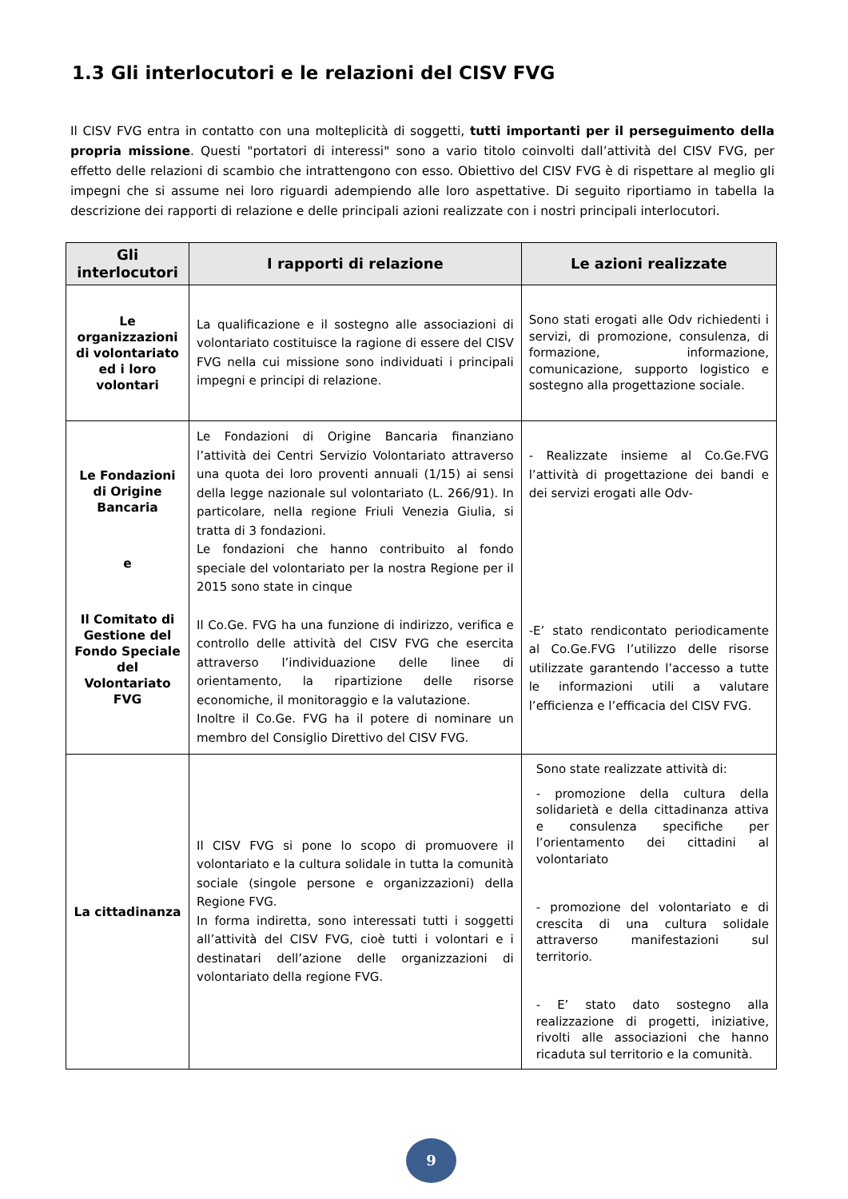1.3 Gli interlocutori e le relazioni del CISV FVG
Il CISV FVG entra in contatto con una molteplicità di soggetti, tutti importanti per il perseguimento della propria missione. Questi "portatori di interessi" sono a vario titolo coinvolti dall’attività del CISV FVG, per effetto delle relazioni di scambio che intrattengono con esso. Obiettivo del CISV FVG è di rispettare al meglio gli impegni che si assume nei loro riguardi adempiendo alle loro aspettative. Di seguito riportiamo in tabella la descrizione dei rapporti di relazione e delle principali azioni realizzate con i nostri principali interlocutori.
| Gli interlocutori | I rapporti di relazione | Le azioni realizzate |
| --- | --- | --- |
| Le organizzazioni di volontariato ed i loro volontari | La qualificazione e il sostegno alle associazioni di volontariato costituisce la ragione di essere del CISV FVG nella cui missione sono individuati i principali impegni e principi di relazione. | Sono stati erogati alle Odv richiedenti i servizi, di promozione, consulenza, di formazione, informazione, comunicazione, supporto logistico e sostegno alla progettazione sociale. |
| Le Fondazioni di Origine Bancaria e Il Comitato di Gestione del Fondo Speciale del Volontariato FVG | Le Fondazioni di Origine Bancaria finanziano l’attività dei Centri Servizio Volontariato attraverso una quota dei loro proventi annuali (1/15) ai sensi della legge nazionale sul volontariato (L. 266/91). In particolare, nella regione Friuli Venezia Giulia, si tratta di 3 fondazioni. Le fondazioni che hanno contribuito al fondo speciale del volontariato per la nostra Regione per il 2015 sono state in cinque Il Co.Ge. FVG ha una funzione di indirizzo, verifica e controllo delle attività del CISV FVG che esercita attraverso l’individuazione delle linee di orientamento, la ripartizione delle risorse economiche, il monitoraggio e la valutazione. Inoltre il Co.Ge. FVG ha il potere di nominare un membro del Consiglio Direttivo del CISV FVG. | - Realizzate insieme al Co.Ge.FVG l’attività di progettazione dei bandi e dei servizi erogati alle Odv- -E’ stato rendicontato periodicamente al Co.Ge.FVG l’utilizzo delle risorse utilizzate garantendo l’accesso a tutte le informazioni utili a valutare l’efficienza e l’efficacia del CISV FVG. |
| La cittadinanza | Il CISV FVG si pone lo scopo di promuovere il volontariato e la cultura solidale in tutta la comunità sociale (singole persone e organizzazioni) della Regione FVG. In forma indiretta, sono interessati tutti i soggetti all’attività del CISV FVG, cioè tutti i volontari e i destinatari dell’azione delle organizzazioni di volontariato della regione FVG. | Sono state realizzate attività di: - promozione della cultura della solidarietà e della cittadinanza attiva e consulenza specifiche per l’orientamento dei cittadini al volontariato - promozione del volontariato e di crescita di una cultura solidale attraverso manifestazioni sul territorio. - E’ stato dato sostegno alla realizzazione di progetti, iniziative, rivolti alle associazioni che hanno ricaduta sul territorio e la comunità. |
9